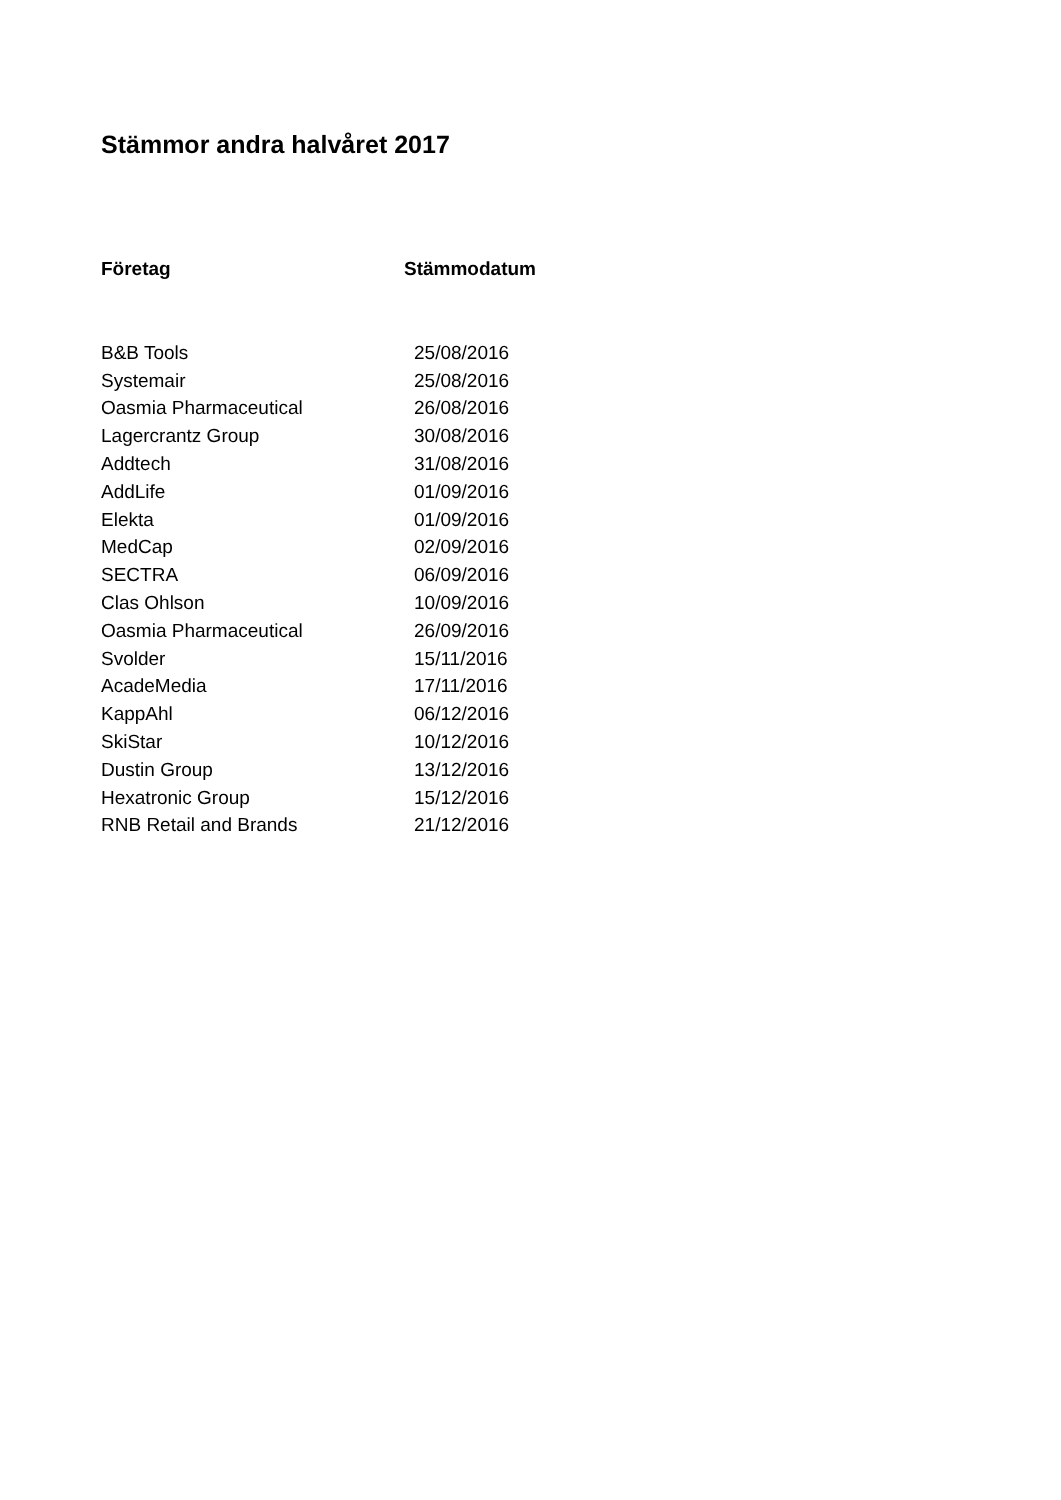Stämmor andra halvåret 2017
| Företag | Stämmodatum |
| --- | --- |
| B&B Tools | 25/08/2016 |
| Systemair | 25/08/2016 |
| Oasmia Pharmaceutical | 26/08/2016 |
| Lagercrantz Group | 30/08/2016 |
| Addtech | 31/08/2016 |
| AddLife | 01/09/2016 |
| Elekta | 01/09/2016 |
| MedCap | 02/09/2016 |
| SECTRA | 06/09/2016 |
| Clas Ohlson | 10/09/2016 |
| Oasmia Pharmaceutical | 26/09/2016 |
| Svolder | 15/11/2016 |
| AcadeMedia | 17/11/2016 |
| KappAhl | 06/12/2016 |
| SkiStar | 10/12/2016 |
| Dustin Group | 13/12/2016 |
| Hexatronic Group | 15/12/2016 |
| RNB Retail and Brands | 21/12/2016 |